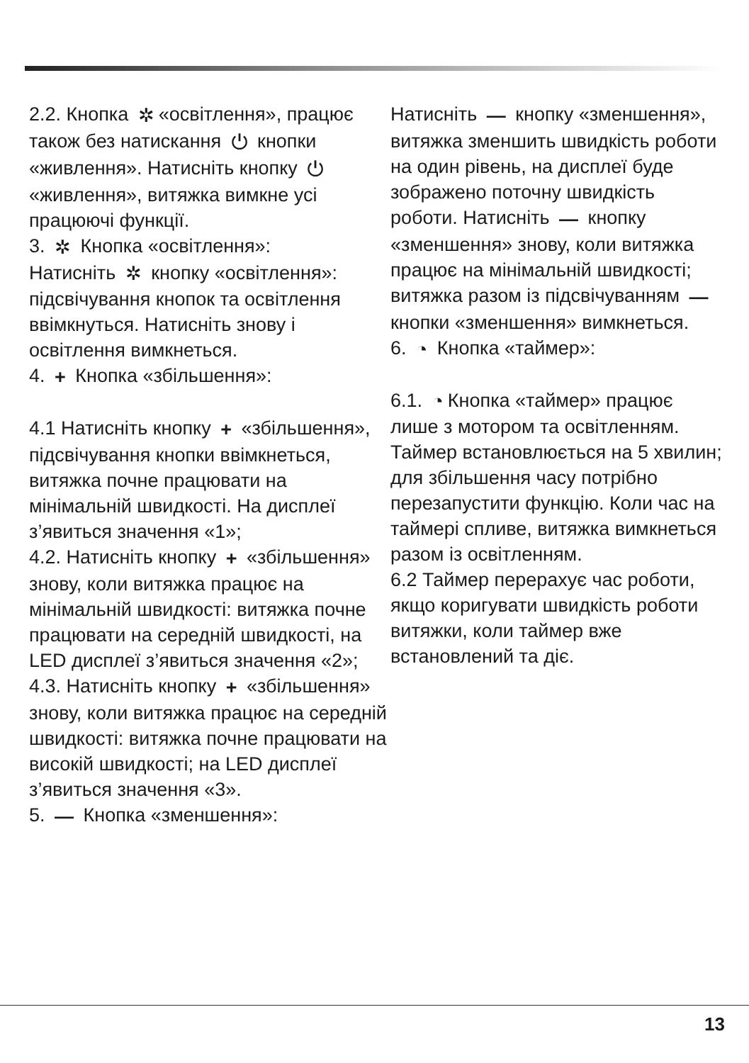2.2. Кнопка ✲ «освітлення», працює також без натискання ⏻ кнопки «живлення». Натисніть кнопку ⏻ «живлення», витяжка вимкне усі працюючі функції.
3. ✲ Кнопка «освітлення»:
Натисніть ✲ кнопку «освітлення»: підсвічування кнопок та освітлення ввімкнуться. Натисніть знову і освітлення вимкнеться.
4. + Кнопка «збільшення»:
4.1 Натисніть кнопку + «збільшення», підсвічування кнопки ввімкнеться, витяжка почне працювати на мінімальній швидкості. На дисплеї з’явиться значення «1»;
4.2. Натисніть кнопку + «збільшення» знову, коли витяжка працює на мінімальній швидкості: витяжка почне працювати на середній швидкості, на LED дисплеї з’явиться значення «2»;
4.3. Натисніть кнопку + «збільшення» знову, коли витяжка працює на середній швидкості: витяжка почне працювати на високій швидкості; на LED дисплеї з’явиться значення «3».
5. — Кнопка «зменшення»:
Натисніть — кнопку «зменшення», витяжка зменшить швидкість роботи на один рівень, на дисплеї буде зображено поточну швидкість роботи. Натисніть — кнопку «зменшення» знову, коли витяжка працює на мінімальній швидкості; витяжка разом із підсвічуванням — кнопки «зменшення» вимкнеться.
6. ◔ Кнопка «таймер»:
6.1. ◔ Кнопка «таймер» працює лише з мотором та освітленням. Таймер встановлюється на 5 хвилин; для збільшення часу потрібно перезапустити функцію. Коли час на таймері спливе, витяжка вимкнеться разом із освітленням.
6.2 Таймер перерахує час роботи, якщо коригувати швидкість роботи витяжки, коли таймер вже встановлений та діє.
13